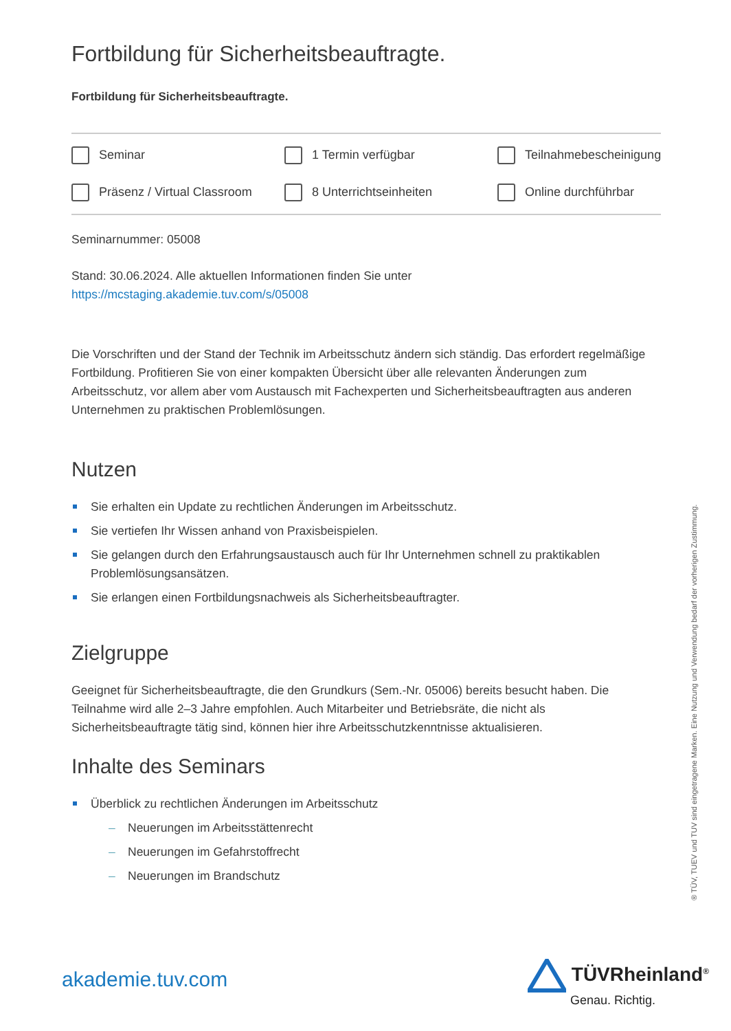Fortbildung für Sicherheitsbeauftragte.
Fortbildung für Sicherheitsbeauftragte.
Seminar 1 Termin verfügbar Teilnahmebescheinigung Präsenz / Virtual Classroom 8 Unterrichtseinheiten Online durchführbar
Seminarnummer: 05008
Stand: 30.06.2024. Alle aktuellen Informationen finden Sie unter
https://mcstaging.akademie.tuv.com/s/05008
Die Vorschriften und der Stand der Technik im Arbeitsschutz ändern sich ständig. Das erfordert regelmäßige Fortbildung. Profitieren Sie von einer kompakten Übersicht über alle relevanten Änderungen zum Arbeitsschutz, vor allem aber vom Austausch mit Fachexperten und Sicherheitsbeauftragten aus anderen Unternehmen zu praktischen Problemlösungen.
Nutzen
Sie erhalten ein Update zu rechtlichen Änderungen im Arbeitsschutz.
Sie vertiefen Ihr Wissen anhand von Praxisbeispielen.
Sie gelangen durch den Erfahrungsaustausch auch für Ihr Unternehmen schnell zu praktikablen Problemlösungsansätzen.
Sie erlangen einen Fortbildungsnachweis als Sicherheitsbeauftragter.
Zielgruppe
Geeignet für Sicherheitsbeauftragte, die den Grundkurs (Sem.-Nr. 05006) bereits besucht haben. Die Teilnahme wird alle 2–3 Jahre empfohlen. Auch Mitarbeiter und Betriebsräte, die nicht als Sicherheitsbeauftragte tätig sind, können hier ihre Arbeitsschutzkenntnisse aktualisieren.
Inhalte des Seminars
Überblick zu rechtlichen Änderungen im Arbeitsschutz
– Neuerungen im Arbeitsstättenrecht
– Neuerungen im Gefahrstoffrecht
– Neuerungen im Brandschutz
® TÜV, TUEV und TUV sind eingetragene Marken. Eine Nutzung und Verwendung bedarf der vorherigen Zustimmung.
akademie.tuv.com TÜVRheinland<sup>®</sup>
Genau. Richtig.